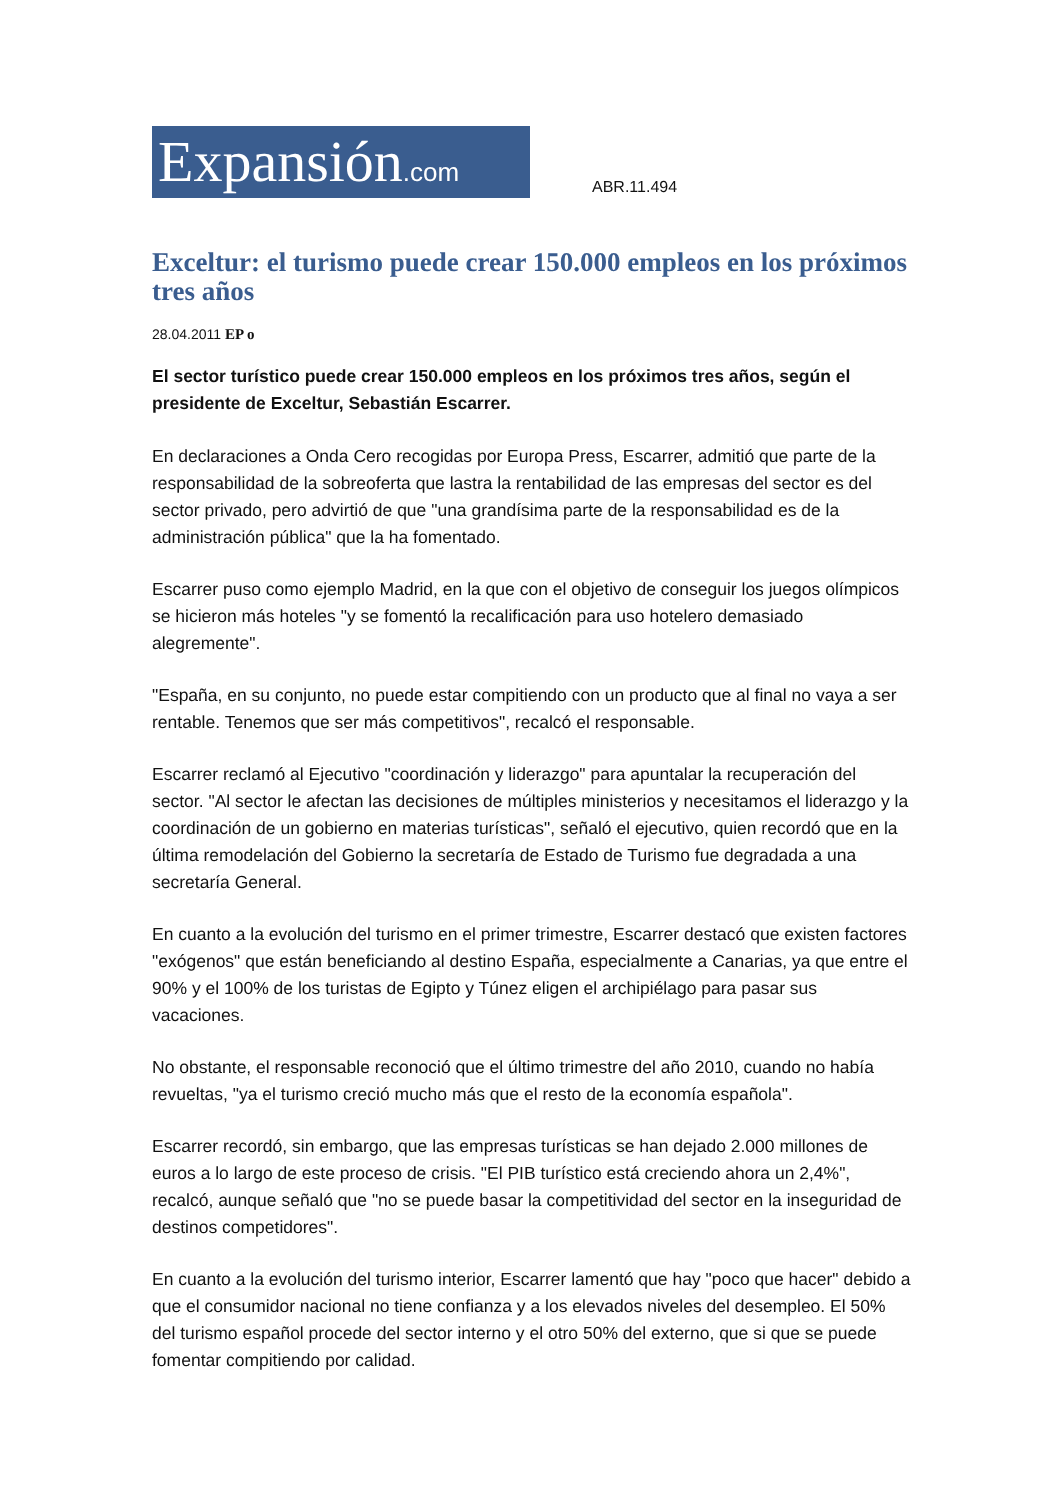Expansión.com
ABR.11.494
Exceltur: el turismo puede crear 150.000 empleos en los próximos tres años
28.04.2011 EP o
El sector turístico puede crear 150.000 empleos en los próximos tres años, según el presidente de Exceltur, Sebastián Escarrer.
En declaraciones a Onda Cero recogidas por Europa Press, Escarrer, admitió que parte de la responsabilidad de la sobreoferta que lastra la rentabilidad de las empresas del sector es del sector privado, pero advirtió de que "una grandísima parte de la responsabilidad es de la administración pública" que la ha fomentado.
Escarrer puso como ejemplo Madrid, en la que con el objetivo de conseguir los juegos olímpicos se hicieron más hoteles "y se fomentó la recalificación para uso hotelero demasiado alegremente".
"España, en su conjunto, no puede estar compitiendo con un producto que al final no vaya a ser rentable. Tenemos que ser más competitivos", recalcó el responsable.
Escarrer reclamó al Ejecutivo "coordinación y liderazgo" para apuntalar la recuperación del sector. "Al sector le afectan las decisiones de múltiples ministerios y necesitamos el liderazgo y la coordinación de un gobierno en materias turísticas", señaló el ejecutivo, quien recordó que en la última remodelación del Gobierno la secretaría de Estado de Turismo fue degradada a una secretaría General.
En cuanto a la evolución del turismo en el primer trimestre, Escarrer destacó que existen factores "exógenos" que están beneficiando al destino España, especialmente a Canarias, ya que entre el 90% y el 100% de los turistas de Egipto y Túnez eligen el archipiélago para pasar sus vacaciones.
No obstante, el responsable reconoció que el último trimestre del año 2010, cuando no había revueltas, "ya el turismo creció mucho más que el resto de la economía española".
Escarrer recordó, sin embargo, que las empresas turísticas se han dejado 2.000 millones de euros a lo largo de este proceso de crisis. "El PIB turístico está creciendo ahora un 2,4%", recalcó, aunque señaló que "no se puede basar la competitividad del sector en la inseguridad de destinos competidores".
En cuanto a la evolución del turismo interior, Escarrer lamentó que hay "poco que hacer" debido a que el consumidor nacional no tiene confianza y a los elevados niveles del desempleo. El 50% del turismo español procede del sector interno y el otro 50% del externo, que si que se puede fomentar compitiendo por calidad.